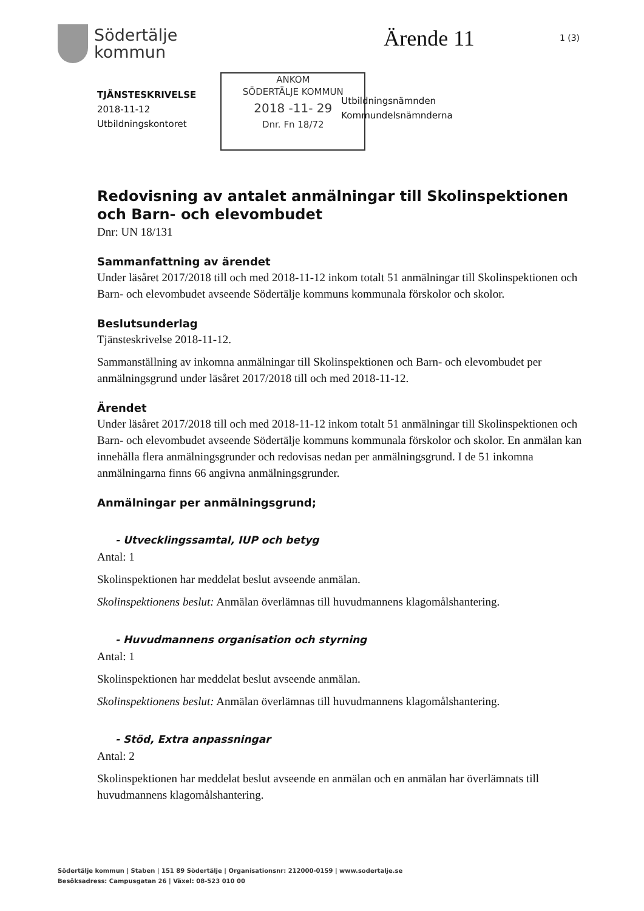Södertälje
kommun
Ärende 11
1 (3)
TJÄNSTESKRIVELSE
2018-11-12
Utbildningskontoret
ANKOM
SÖDERTÄLJE KOMMUN
2018 -11- 29
Dnr. Fn 18/72
Utbildningsnämnden
Kommundelsnämnderna
Redovisning av antalet anmälningar till Skolinspektionen och Barn- och elevombudet
Dnr: UN 18/131
Sammanfattning av ärendet
Under läsåret 2017/2018 till och med 2018-11-12 inkom totalt 51 anmälningar till Skolinspektionen och Barn- och elevombudet avseende Södertälje kommuns kommunala förskolor och skolor.
Beslutsunderlag
Tjänsteskrivelse 2018-11-12.
Sammanställning av inkomna anmälningar till Skolinspektionen och Barn- och elevombudet per anmälningsgrund under läsåret 2017/2018 till och med 2018-11-12.
Ärendet
Under läsåret 2017/2018 till och med 2018-11-12 inkom totalt 51 anmälningar till Skolinspektionen och Barn- och elevombudet avseende Södertälje kommuns kommunala förskolor och skolor. En anmälan kan innehålla flera anmälningsgrunder och redovisas nedan per anmälningsgrund. I de 51 inkomna anmälningarna finns 66 angivna anmälningsgrunder.
Anmälningar per anmälningsgrund;
- Utvecklingssamtal, IUP och betyg
Antal: 1
Skolinspektionen har meddelat beslut avseende anmälan.
Skolinspektionens beslut: Anmälan överlämnas till huvudmannens klagomålshantering.
- Huvudmannens organisation och styrning
Antal: 1
Skolinspektionen har meddelat beslut avseende anmälan.
Skolinspektionens beslut: Anmälan överlämnas till huvudmannens klagomålshantering.
- Stöd, Extra anpassningar
Antal: 2
Skolinspektionen har meddelat beslut avseende en anmälan och en anmälan har överlämnats till huvudmannens klagomålshantering.
Södertälje kommun | Staben | 151 89 Södertälje | Organisationsnr: 212000-0159 | www.sodertalje.se
Besöksadress: Campusgatan 26 | Växel: 08-523 010 00